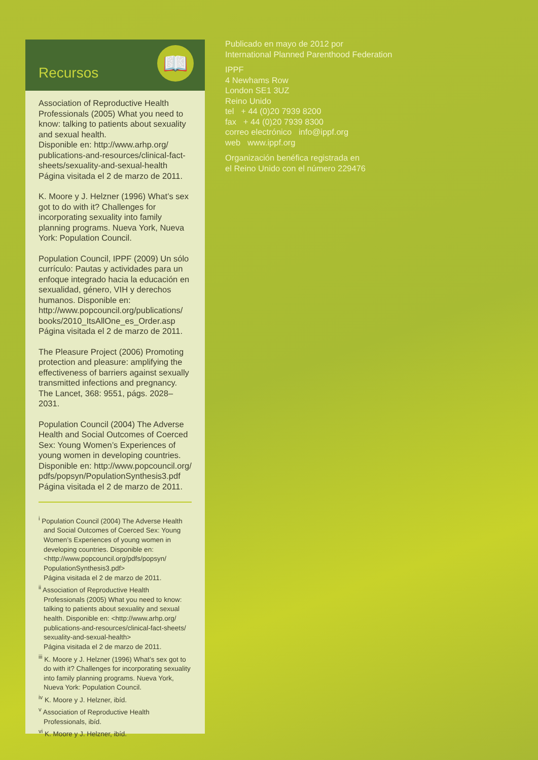Recursos
📖
Association of Reproductive Health Professionals (2005) What you need to know: talking to patients about sexuality and sexual health.
Disponible en: http://www.arhp.org/ publications-and-resources/clinical-fact-sheets/sexuality-and-sexual-health
Página visitada el 2 de marzo de 2011.
K. Moore y J. Helzner (1996) What’s sex got to do with it? Challenges for incorporating sexuality into family planning programs. Nueva York, Nueva York: Population Council.
Population Council, IPPF (2009) Un sólo currículo: Pautas y actividades para un enfoque integrado hacia la educación en sexualidad, género, VIH y derechos humanos. Disponible en: http://www.popcouncil.org/publications/ books/2010_ItsAllOne_es_Order.asp
Página visitada el 2 de marzo de 2011.
The Pleasure Project (2006) Promoting protection and pleasure: amplifying the effectiveness of barriers against sexually transmitted infections and pregnancy.
The Lancet, 368: 9551, págs. 2028–2031.
Population Council (2004) The Adverse Health and Social Outcomes of Coerced Sex: Young Women’s Experiences of young women in developing countries.
Disponible en: http://www.popcouncil.org/ pdfs/popsyn/PopulationSynthesis3.pdf
Página visitada el 2 de marzo de 2011.
<sup>i</sup> Population Council (2004) The Adverse Health and Social Outcomes of Coerced Sex: Young Women’s Experiences of young women in developing countries. Disponible en: <http://www.popcouncil.org/pdfs/popsyn/ PopulationSynthesis3.pdf>
Página visitada el 2 de marzo de 2011.
<sup>ii</sup> Association of Reproductive Health Professionals (2005) What you need to know: talking to patients about sexuality and sexual health. Disponible en: <http://www.arhp.org/ publications-and-resources/clinical-fact-sheets/ sexuality-and-sexual-health>
Página visitada el 2 de marzo de 2011.
<sup>iii</sup> K. Moore y J. Helzner (1996) What’s sex got to do with it? Challenges for incorporating sexuality into family planning programs. Nueva York, Nueva York: Population Council.
<sup>iv</sup> K. Moore y J. Helzner, ibíd.
<sup>v</sup> Association of Reproductive Health Professionals, ibíd.
<sup>vi</sup> K. Moore y J. Helzner, ibíd.
Publicado en mayo de 2012 por
International Planned Parenthood Federation
IPPF
4 Newhams Row
London SE1 3UZ
Reino Unido
tel + 44 (0)20 7939 8200
fax + 44 (0)20 7939 8300
correo electrónico info@ippf.org
web www.ippf.org
Organización benéfica registrada en
el Reino Unido con el número 229476